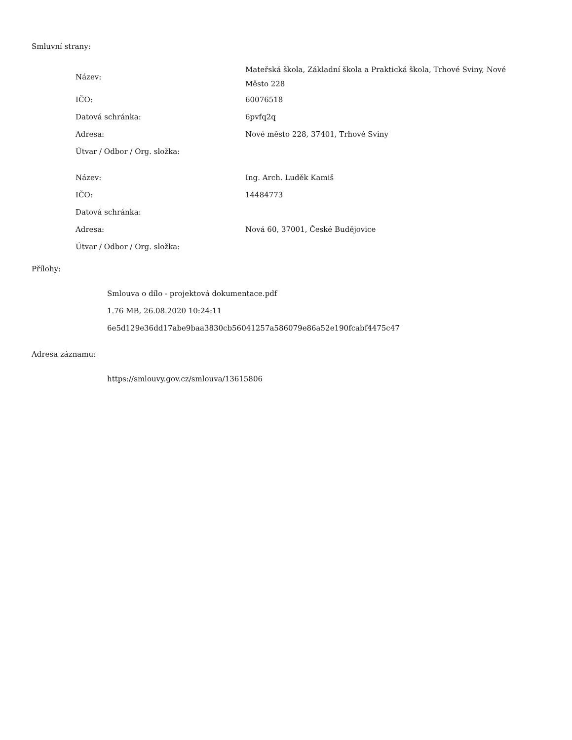Smluvní strany:
| Název: | Mateřská škola, Základní škola a Praktická škola, Trhové Sviny, Nové Město 228 |
| IČO: | 60076518 |
| Datová schránka: | 6pvfq2q |
| Adresa: | Nové město 228, 37401, Trhové Sviny |
| Útvar / Odbor / Org. složka: | |
| Název: | Ing. Arch. Luděk Kamiš |
| IČO: | 14484773 |
| Datová schránka: | |
| Adresa: | Nová 60, 37001, České Budějovice |
| Útvar / Odbor / Org. složka: | |
Přílohy:
Smlouva o dílo - projektová dokumentace.pdf
1.76 MB, 26.08.2020 10:24:11
6e5d129e36dd17abe9baa3830cb56041257a586079e86a52e190fcabf4475c47
Adresa záznamu:
https://smlouvy.gov.cz/smlouva/13615806